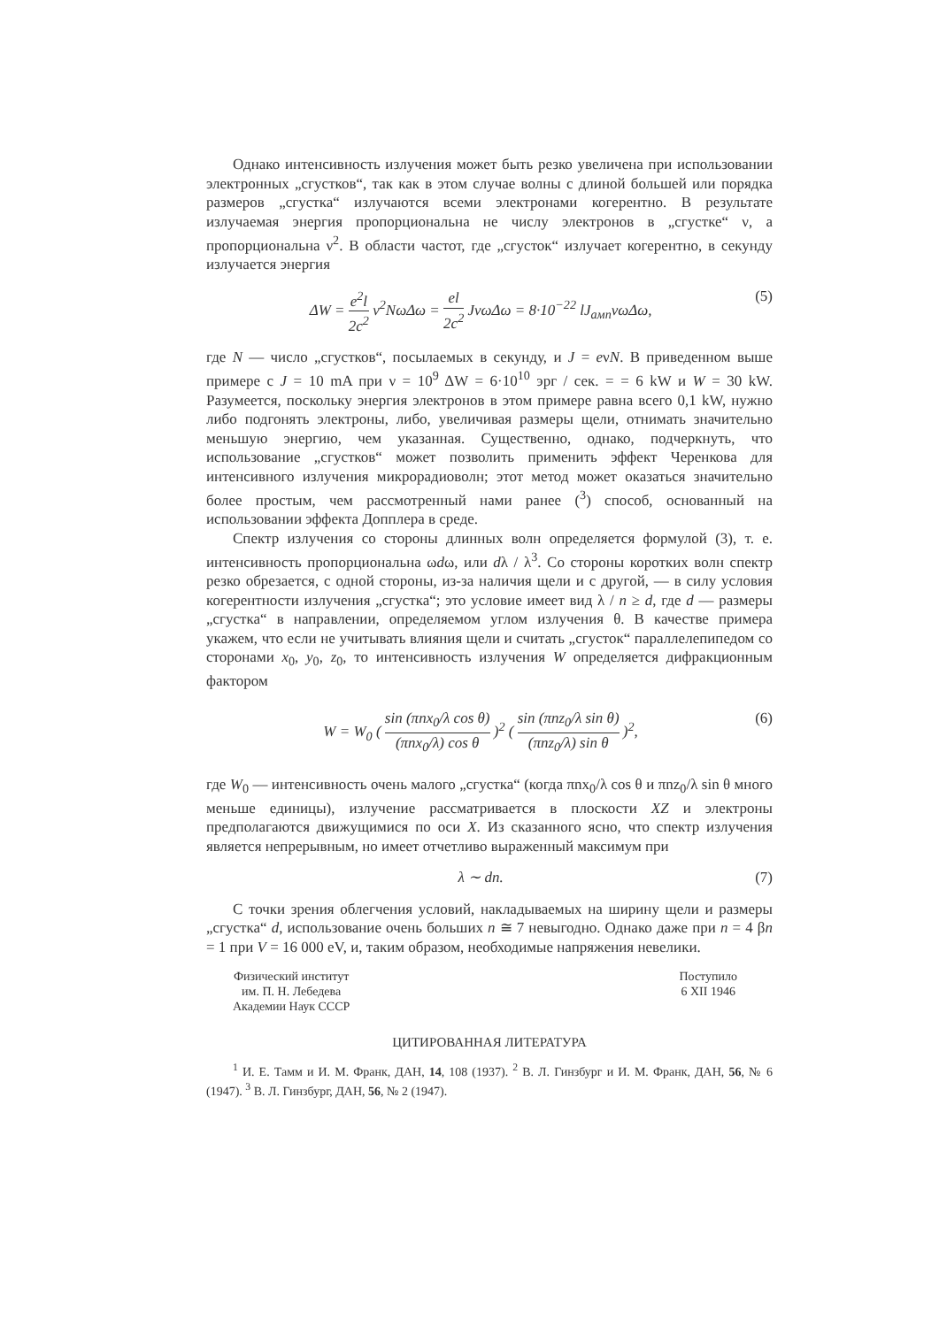Однако интенсивность излучения может быть резко увеличена при использовании электронных „сгустков“, так как в этом случае волны с длиной большей или порядка размеров „сгустка“ излучаются всеми электронами когерентно. В результате излучаемая энергия пропорциональна не числу электронов в „сгустке“ ν, а пропорциональна ν<sup>2</sup>. В области частот, где „сгусток“ излучает когерентно, в секунду излучается энергия
ΔW = e<sup>2</sup>l 2c<sup>2</sup> ν<sup>2</sup>NωΔω = el 2c<sup>2</sup> JνωΔω = 8·10<sup>−22</sup> lJ<sub>амп</sub>νωΔω, (5)
где N — число „сгустков“, посылаемых в секунду, и J = eνN. В приведенном выше примере с J = 10 mA при ν = 10<sup>9</sup> ΔW = 6·10<sup>10</sup> эрг / сек. = = 6 kW и W = 30 kW. Разумеется, поскольку энергия электронов в этом примере равна всего 0,1 kW, нужно либо подгонять электроны, либо, увеличивая размеры щели, отнимать значительно меньшую энергию, чем указанная. Существенно, однако, подчеркнуть, что использование „сгустков“ может позволить применить эффект Черенкова для интенсивного излучения микрорадиоволн; этот метод может оказаться значительно более простым, чем рассмотренный нами ранее (<sup>3</sup>) способ, основанный на использовании эффекта Допплера в среде.
Спектр излучения со стороны длинных волн определяется формулой (3), т. е. интенсивность пропорциональна ωdω, или dλ / λ<sup>3</sup>. Со стороны коротких волн спектр резко обрезается, с одной стороны, из-за наличия щели и с другой, — в силу условия когерентности излучения „сгустка“; это условие имеет вид λ / n ≥ d, где d — размеры „сгустка“ в направлении, определяемом углом излучения θ. В качестве примера укажем, что если не учитывать влияния щели и считать „сгусток“ параллелепипедом со сторонами x<sub>0</sub>, y<sub>0</sub>, z<sub>0</sub>, то интенсивность излучения W определяется дифракционным фактором
W = W<sub>0</sub> ( sin (πnx<sub>0</sub>/λ cos θ) (πnx<sub>0</sub>/λ) cos θ )<sup>2</sup> ( sin (πnz<sub>0</sub>/λ sin θ) (πnz<sub>0</sub>/λ) sin θ )<sup>2</sup>, (6)
где W<sub>0</sub> — интенсивность очень малого „сгустка“ (когда πnx<sub>0</sub>/λ cos θ и πnz<sub>0</sub>/λ sin θ много меньше единицы), излучение рассматривается в плоскости XZ и электроны предполагаются движущимися по оси X. Из сказанного ясно, что спектр излучения является непрерывным, но имеет отчетливо выраженный максимум при
λ ∼ dn. (7)
С точки зрения облегчения условий, накладываемых на ширину щели и размеры „сгустка“ d, использование очень больших n ≅ 7 невыгодно. Однако даже при n = 4 βn = 1 при V = 16 000 eV, и, таким образом, необходимые напряжения невелики.
Физический институт
им. П. Н. Лебедева
Академии Наук СССР
Поступило
6 XII 1946
ЦИТИРОВАННАЯ ЛИТЕРАТУРА
<sup>1</sup> И. Е. Тамм и И. М. Франк, ДАН, 14, 108 (1937). <sup>2</sup> В. Л. Гинзбург и И. М. Франк, ДАН, 56, № 6 (1947). <sup>3</sup> В. Л. Гинзбург, ДАН, 56, № 2 (1947).